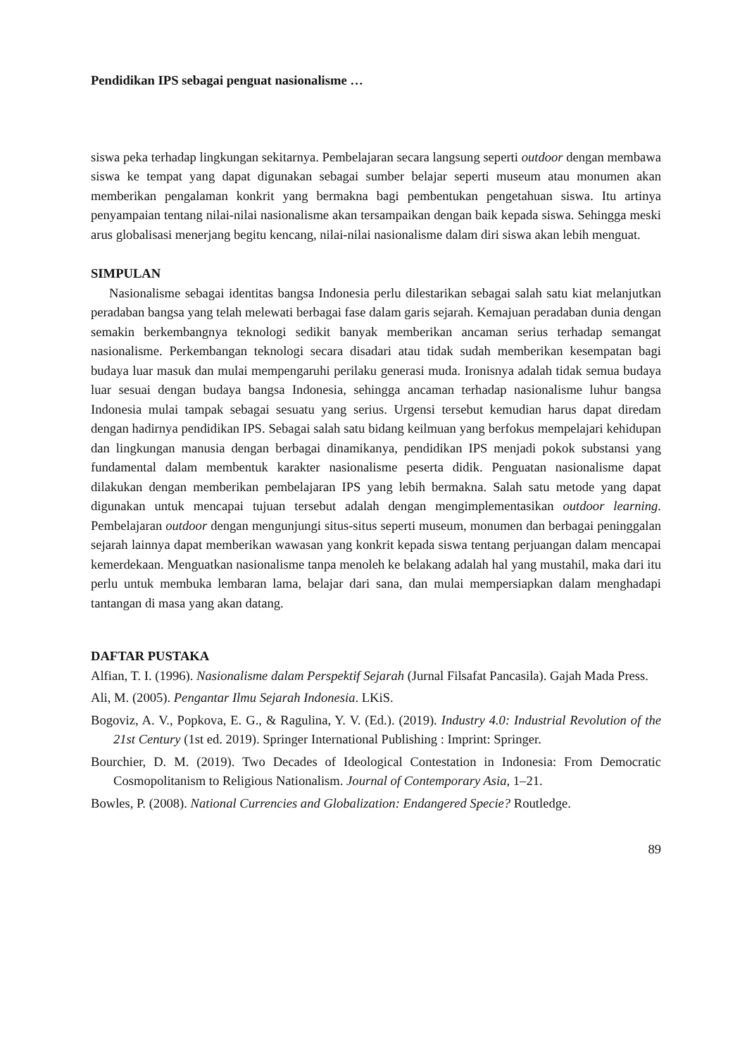Pendidikan IPS sebagai penguat nasionalisme …
siswa peka terhadap lingkungan sekitarnya. Pembelajaran secara langsung seperti outdoor dengan membawa siswa ke tempat yang dapat digunakan sebagai sumber belajar seperti museum atau monumen akan memberikan pengalaman konkrit yang bermakna bagi pembentukan pengetahuan siswa. Itu artinya penyampaian tentang nilai-nilai nasionalisme akan tersampaikan dengan baik kepada siswa. Sehingga meski arus globalisasi menerjang begitu kencang, nilai-nilai nasionalisme dalam diri siswa akan lebih menguat.
SIMPULAN
Nasionalisme sebagai identitas bangsa Indonesia perlu dilestarikan sebagai salah satu kiat melanjutkan peradaban bangsa yang telah melewati berbagai fase dalam garis sejarah. Kemajuan peradaban dunia dengan semakin berkembangnya teknologi sedikit banyak memberikan ancaman serius terhadap semangat nasionalisme. Perkembangan teknologi secara disadari atau tidak sudah memberikan kesempatan bagi budaya luar masuk dan mulai mempengaruhi perilaku generasi muda. Ironisnya adalah tidak semua budaya luar sesuai dengan budaya bangsa Indonesia, sehingga ancaman terhadap nasionalisme luhur bangsa Indonesia mulai tampak sebagai sesuatu yang serius. Urgensi tersebut kemudian harus dapat diredam dengan hadirnya pendidikan IPS. Sebagai salah satu bidang keilmuan yang berfokus mempelajari kehidupan dan lingkungan manusia dengan berbagai dinamikanya, pendidikan IPS menjadi pokok substansi yang fundamental dalam membentuk karakter nasionalisme peserta didik. Penguatan nasionalisme dapat dilakukan dengan memberikan pembelajaran IPS yang lebih bermakna. Salah satu metode yang dapat digunakan untuk mencapai tujuan tersebut adalah dengan mengimplementasikan outdoor learning. Pembelajaran outdoor dengan mengunjungi situs-situs seperti museum, monumen dan berbagai peninggalan sejarah lainnya dapat memberikan wawasan yang konkrit kepada siswa tentang perjuangan dalam mencapai kemerdekaan. Menguatkan nasionalisme tanpa menoleh ke belakang adalah hal yang mustahil, maka dari itu perlu untuk membuka lembaran lama, belajar dari sana, dan mulai mempersiapkan dalam menghadapi tantangan di masa yang akan datang.
DAFTAR PUSTAKA
Alfian, T. I. (1996). Nasionalisme dalam Perspektif Sejarah (Jurnal Filsafat Pancasila). Gajah Mada Press.
Ali, M. (2005). Pengantar Ilmu Sejarah Indonesia. LKiS.
Bogoviz, A. V., Popkova, E. G., & Ragulina, Y. V. (Ed.). (2019). Industry 4.0: Industrial Revolution of the 21st Century (1st ed. 2019). Springer International Publishing : Imprint: Springer.
Bourchier, D. M. (2019). Two Decades of Ideological Contestation in Indonesia: From Democratic Cosmopolitanism to Religious Nationalism. Journal of Contemporary Asia, 1–21.
Bowles, P. (2008). National Currencies and Globalization: Endangered Specie? Routledge.
89